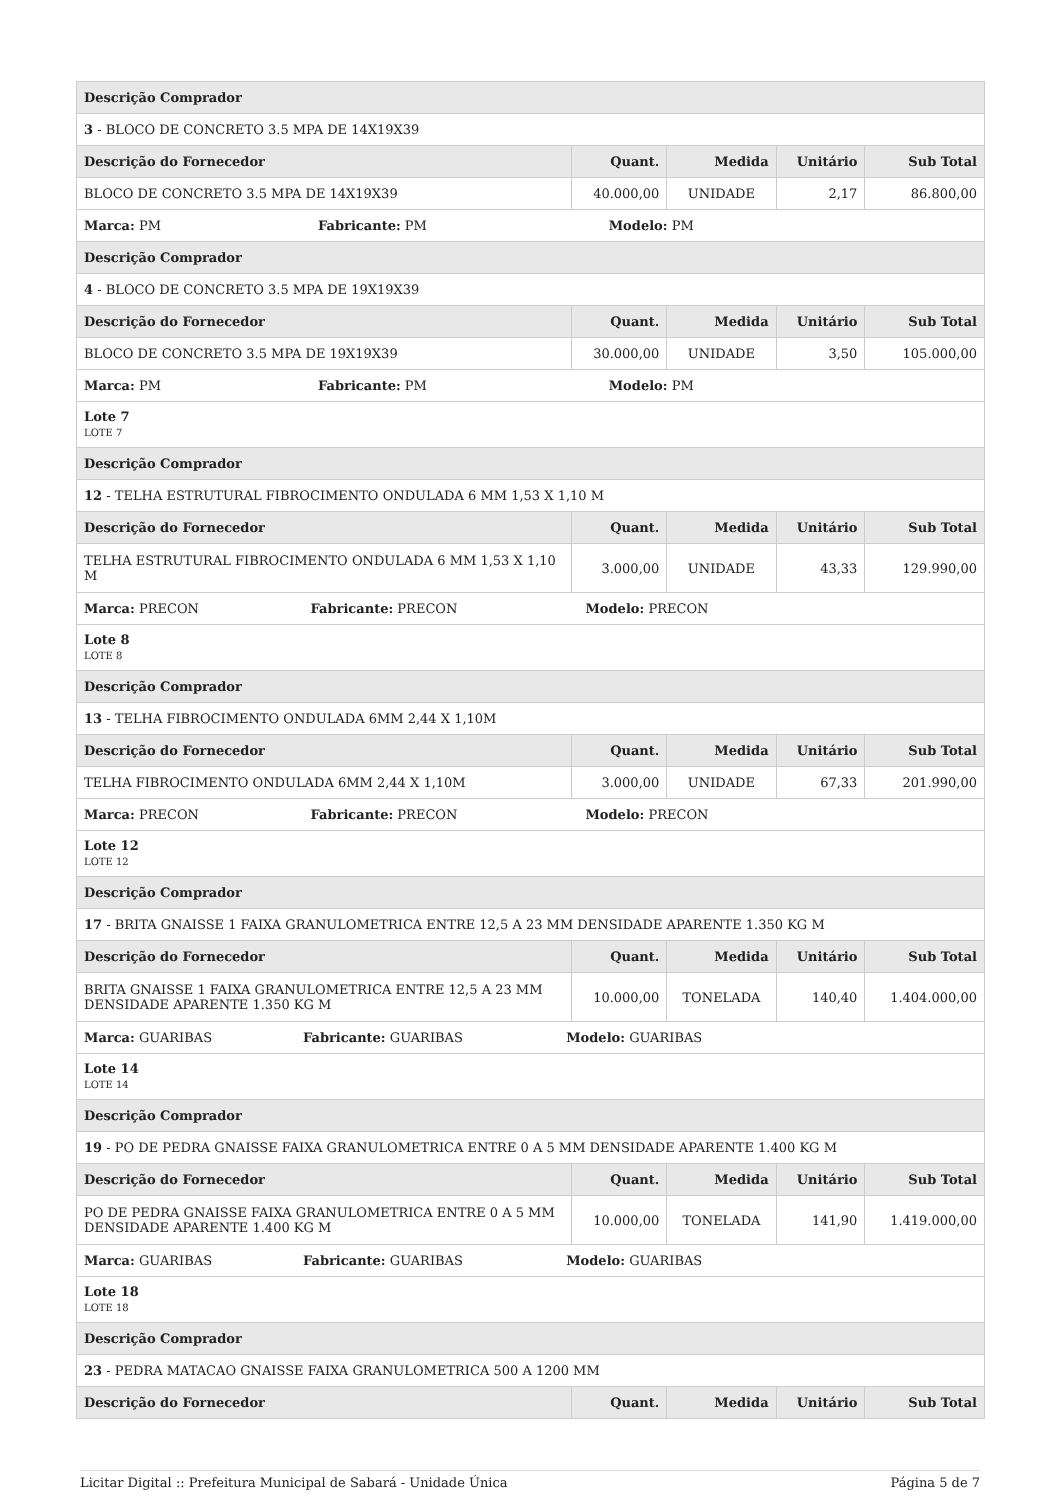| Descrição Comprador | | | | |
| --- | --- | --- | --- | --- |
| 3 - BLOCO DE CONCRETO 3.5 MPA DE 14X19X39 | | | | |
| Descrição do Fornecedor | Quant. | Medida | Unitário | Sub Total |
| BLOCO DE CONCRETO 3.5 MPA DE 14X19X39 | 40.000,00 | UNIDADE | 2,17 | 86.800,00 |
| Marca: PM Fabricante: PM Modelo: PM | | | | |
| Descrição Comprador | | | | |
| 4 - BLOCO DE CONCRETO 3.5 MPA DE 19X19X39 | | | | |
| Descrição do Fornecedor | Quant. | Medida | Unitário | Sub Total |
| BLOCO DE CONCRETO 3.5 MPA DE 19X19X39 | 30.000,00 | UNIDADE | 3,50 | 105.000,00 |
| Marca: PM Fabricante: PM Modelo: PM | | | | |
| Lote 7 LOTE 7 | | | | |
| Descrição Comprador | | | | |
| 12 - TELHA ESTRUTURAL FIBROCIMENTO ONDULADA 6 MM 1,53 X 1,10 M | | | | |
| Descrição do Fornecedor | Quant. | Medida | Unitário | Sub Total |
| TELHA ESTRUTURAL FIBROCIMENTO ONDULADA 6 MM 1,53 X 1,10 M | 3.000,00 | UNIDADE | 43,33 | 129.990,00 |
| Marca: PRECON Fabricante: PRECON Modelo: PRECON | | | | |
| Lote 8 LOTE 8 | | | | |
| Descrição Comprador | | | | |
| 13 - TELHA FIBROCIMENTO ONDULADA 6MM 2,44 X 1,10M | | | | |
| Descrição do Fornecedor | Quant. | Medida | Unitário | Sub Total |
| TELHA FIBROCIMENTO ONDULADA 6MM 2,44 X 1,10M | 3.000,00 | UNIDADE | 67,33 | 201.990,00 |
| Marca: PRECON Fabricante: PRECON Modelo: PRECON | | | | |
| Lote 12 LOTE 12 | | | | |
| Descrição Comprador | | | | |
| 17 - BRITA GNAISSE 1 FAIXA GRANULOMETRICA ENTRE 12,5 A 23 MM DENSIDADE APARENTE 1.350 KG M | | | | |
| Descrição do Fornecedor | Quant. | Medida | Unitário | Sub Total |
| BRITA GNAISSE 1 FAIXA GRANULOMETRICA ENTRE 12,5 A 23 MM DENSIDADE APARENTE 1.350 KG M | 10.000,00 | TONELADA | 140,40 | 1.404.000,00 |
| Marca: GUARIBAS Fabricante: GUARIBAS Modelo: GUARIBAS | | | | |
| Lote 14 LOTE 14 | | | | |
| Descrição Comprador | | | | |
| 19 - PO DE PEDRA GNAISSE FAIXA GRANULOMETRICA ENTRE 0 A 5 MM DENSIDADE APARENTE 1.400 KG M | | | | |
| Descrição do Fornecedor | Quant. | Medida | Unitário | Sub Total |
| PO DE PEDRA GNAISSE FAIXA GRANULOMETRICA ENTRE 0 A 5 MM DENSIDADE APARENTE 1.400 KG M | 10.000,00 | TONELADA | 141,90 | 1.419.000,00 |
| Marca: GUARIBAS Fabricante: GUARIBAS Modelo: GUARIBAS | | | | |
| Lote 18 LOTE 18 | | | | |
| Descrição Comprador | | | | |
| 23 - PEDRA MATACAO GNAISSE FAIXA GRANULOMETRICA 500 A 1200 MM | | | | |
| Descrição do Fornecedor | Quant. | Medida | Unitário | Sub Total |
Licitar Digital :: Prefeitura Municipal de Sabará - Unidade Única Página 5 de 7